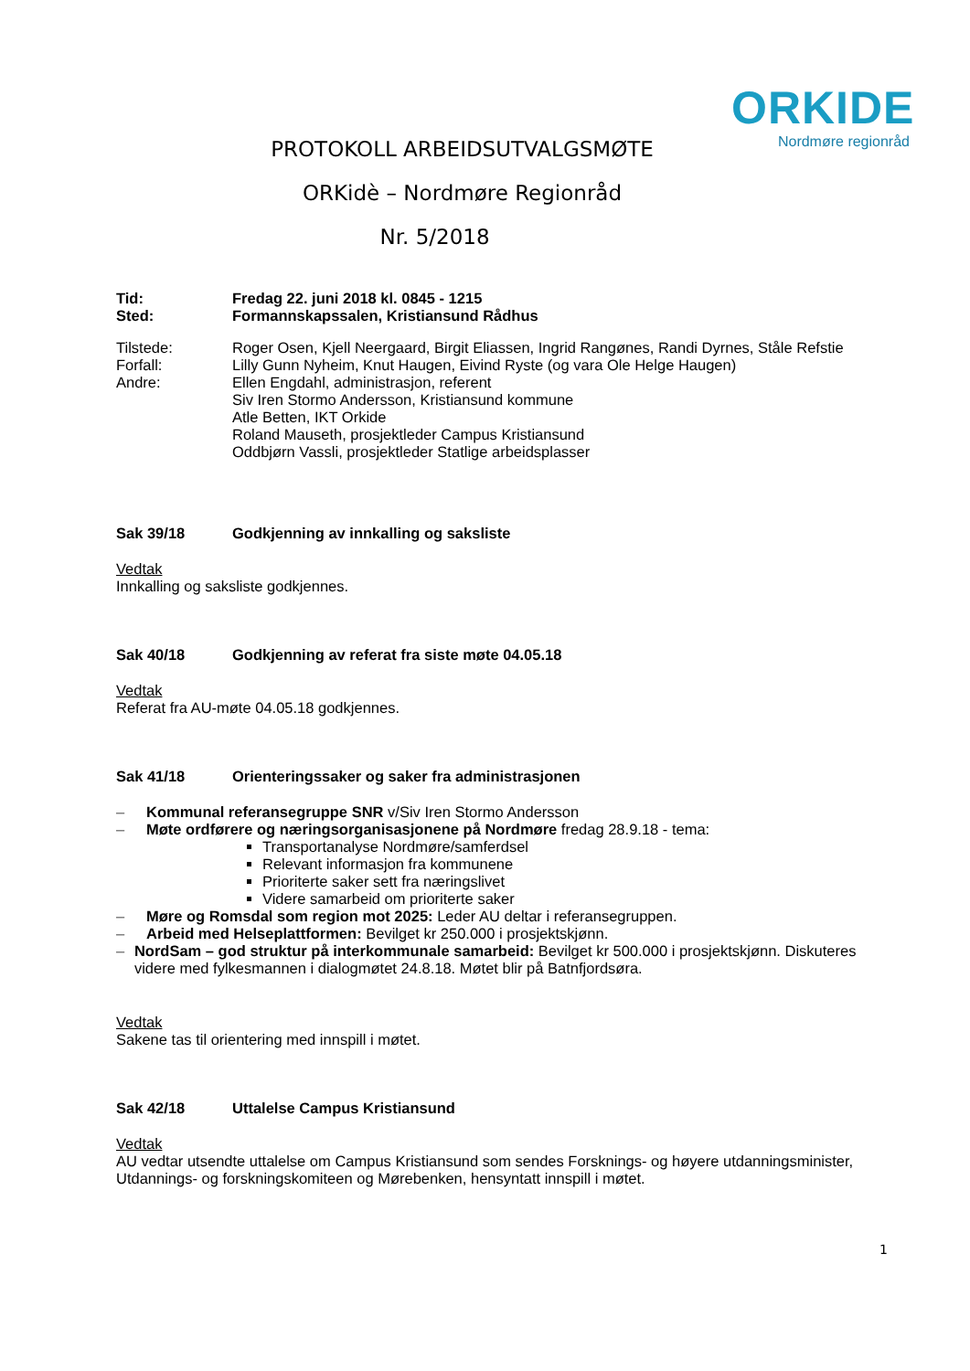ORKIDE
Nordmøre regionråd
PROTOKOLL ARBEIDSUTVALGSMØTE
ORKidè – Nordmøre Regionråd
Nr. 5/2018
Tid: Fredag 22. juni 2018 kl. 0845 - 1215
Sted: Formannskapssalen, Kristiansund Rådhus
Tilstede: Roger Osen, Kjell Neergaard, Birgit Eliassen, Ingrid Rangønes, Randi Dyrnes, Ståle Refstie
Forfall: Lilly Gunn Nyheim, Knut Haugen, Eivind Ryste (og vara Ole Helge Haugen)
Andre: Ellen Engdahl, administrasjon, referent
Siv Iren Stormo Andersson, Kristiansund kommune
Atle Betten, IKT Orkide
Roland Mauseth, prosjektleder Campus Kristiansund
Oddbjørn Vassli, prosjektleder Statlige arbeidsplasser
Sak 39/18 Godkjenning av innkalling og saksliste
Vedtak
Innkalling og saksliste godkjennes.
Sak 40/18 Godkjenning av referat fra siste møte 04.05.18
Vedtak
Referat fra AU-møte 04.05.18 godkjennes.
Sak 41/18 Orienteringssaker og saker fra administrasjonen
– Kommunal referansegruppe SNR v/Siv Iren Stormo Andersson
– Møte ordførere og næringsorganisasjonene på Nordmøre fredag 28.9.18 - tema:
Transportanalyse Nordmøre/samferdsel
Relevant informasjon fra kommunene
Prioriterte saker sett fra næringslivet
Videre samarbeid om prioriterte saker
– Møre og Romsdal som region mot 2025: Leder AU deltar i referansegruppen.
– Arbeid med Helseplattformen: Bevilget kr 250.000 i prosjektskjønn.
– NordSam – god struktur på interkommunale samarbeid: Bevilget kr 500.000 i prosjektskjønn. Diskuteres videre med fylkesmannen i dialogmøtet 24.8.18. Møtet blir på Batnfjordsøra.
Vedtak
Sakene tas til orientering med innspill i møtet.
Sak 42/18 Uttalelse Campus Kristiansund
Vedtak
AU vedtar utsendte uttalelse om Campus Kristiansund som sendes Forsknings- og høyere utdanningsminister, Utdannings- og forskningskomiteen og Mørebenken, hensyntatt innspill i møtet.
1